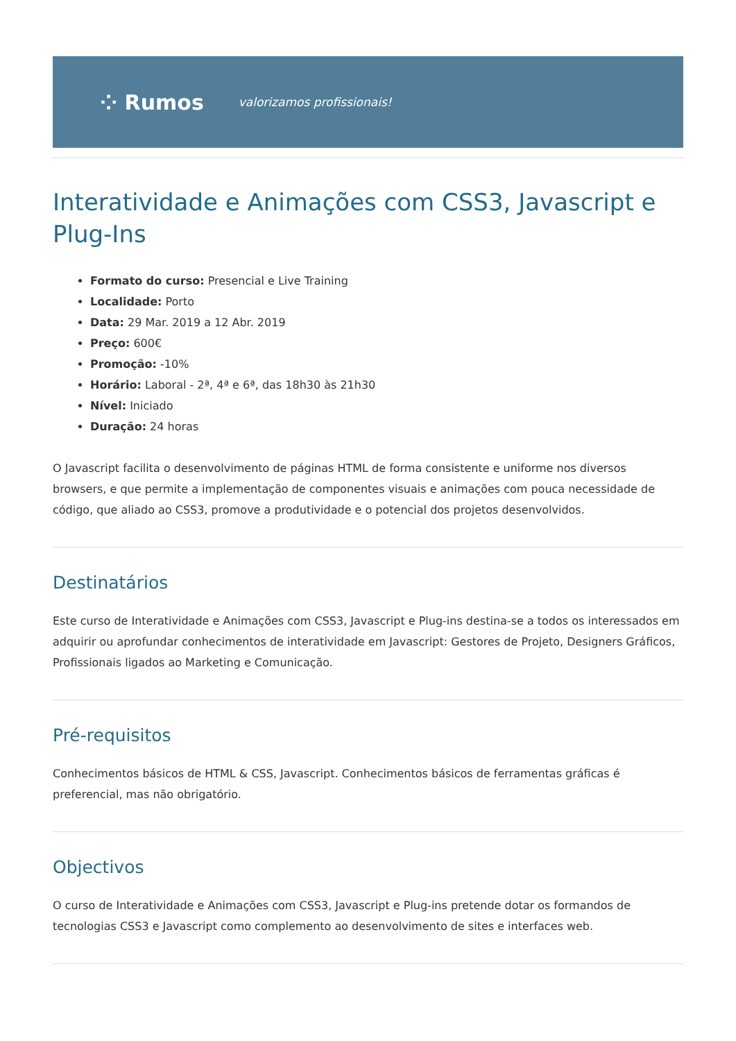⁘ Rumos valorizamos profissionais!
Interatividade e Animações com CSS3, Javascript e Plug-Ins
Formato do curso: Presencial e Live Training
Localidade: Porto
Data: 29 Mar. 2019 a 12 Abr. 2019
Preço: 600€
Promoção: -10%
Horário: Laboral - 2ª, 4ª e 6ª, das 18h30 às 21h30
Nível: Iniciado
Duração: 24 horas
O Javascript facilita o desenvolvimento de páginas HTML de forma consistente e uniforme nos diversos browsers, e que permite a implementação de componentes visuais e animações com pouca necessidade de código, que aliado ao CSS3, promove a produtividade e o potencial dos projetos desenvolvidos.
Destinatários
Este curso de Interatividade e Animações com CSS3, Javascript e Plug-ins destina-se a todos os interessados em adquirir ou aprofundar conhecimentos de interatividade em Javascript: Gestores de Projeto, Designers Gráficos, Profissionais ligados ao Marketing e Comunicação.
Pré-requisitos
Conhecimentos básicos de HTML & CSS, Javascript. Conhecimentos básicos de ferramentas gráficas é preferencial, mas não obrigatório.
Objectivos
O curso de Interatividade e Animações com CSS3, Javascript e Plug-ins pretende dotar os formandos de tecnologias CSS3 e Javascript como complemento ao desenvolvimento de sites e interfaces web.